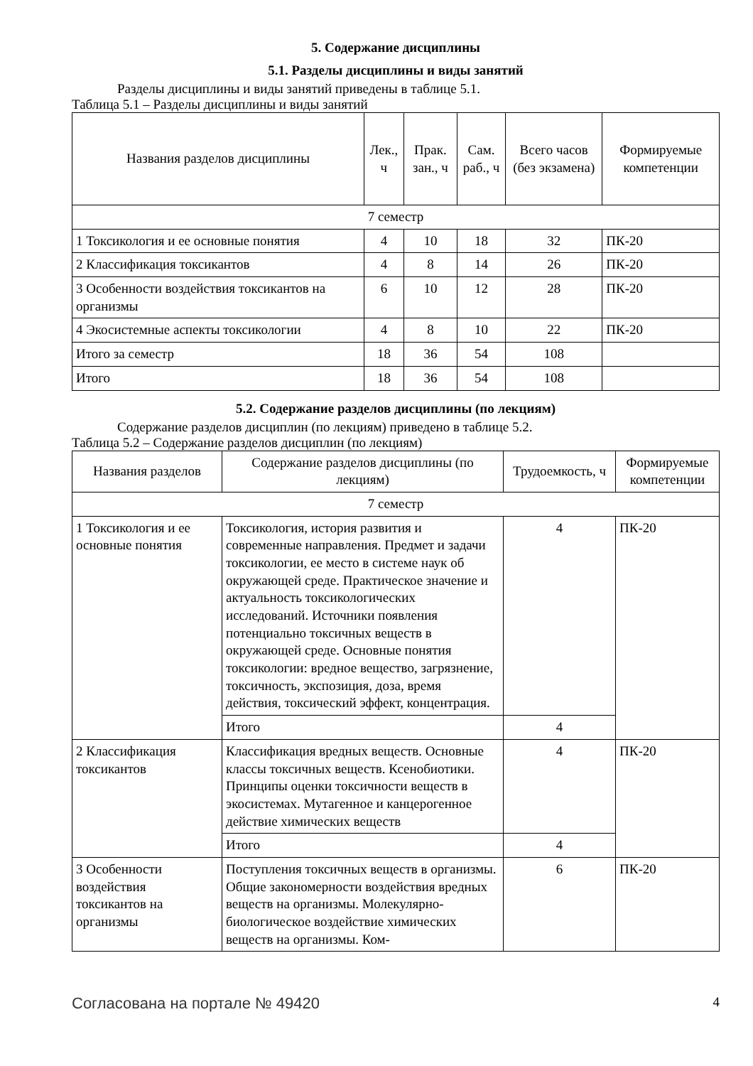5. Содержание дисциплины
5.1. Разделы дисциплины и виды занятий
Разделы дисциплины и виды занятий приведены в таблице 5.1.
Таблица 5.1 – Разделы дисциплины и виды занятий
| Названия разделов дисциплины | Лек., ч | Прак. зан., ч | Сам. раб., ч | Всего часов (без экзамена) | Формируемые компетенции |
| --- | --- | --- | --- | --- | --- |
| 7 семестр | | | | | |
| 1 Токсикология и ее основные понятия | 4 | 10 | 18 | 32 | ПК-20 |
| 2 Классификация токсикантов | 4 | 8 | 14 | 26 | ПК-20 |
| 3 Особенности воздействия токсикантов на организмы | 6 | 10 | 12 | 28 | ПК-20 |
| 4 Экосистемные аспекты токсикологии | 4 | 8 | 10 | 22 | ПК-20 |
| Итого за семестр | 18 | 36 | 54 | 108 | |
| Итого | 18 | 36 | 54 | 108 | |
5.2. Содержание разделов дисциплины (по лекциям)
Содержание разделов дисциплин (по лекциям) приведено в таблице 5.2.
Таблица 5.2 – Содержание разделов дисциплин (по лекциям)
| Названия разделов | Содержание разделов дисциплины (по лекциям) | Трудоемкость, ч | Формируемые компетенции |
| --- | --- | --- | --- |
| 7 семестр | | | |
| 1 Токсикология и ее основные понятия | Токсикология, история развития и современные направления. Предмет и задачи токсикологии, ее место в системе наук об окружающей среде. Практическое значение и актуальность токсикологических исследований. Источники появления потенциально токсичных веществ в окружающей среде. Основные понятия токсикологии: вредное вещество, загрязнение, токсичность, экспозиция, доза, время действия, токсический эффект, концентрация. | 4 | ПК-20 |
| | Итого | 4 | |
| 2 Классификация токсикантов | Классификация вредных веществ. Основные классы токсичных веществ. Ксенобиотики. Принципы оценки токсичности веществ в экосистемах. Мутагенное и канцерогенное действие химических веществ | 4 | ПК-20 |
| | Итого | 4 | |
| 3 Особенности воздействия токсикантов на организмы | Поступления токсичных веществ в организмы. Общие закономерности воздействия вредных веществ на организмы. Молекулярно-биологическое воздействие химических веществ на организмы. Ком- | 6 | ПК-20 |
Согласована на портале № 49420 4